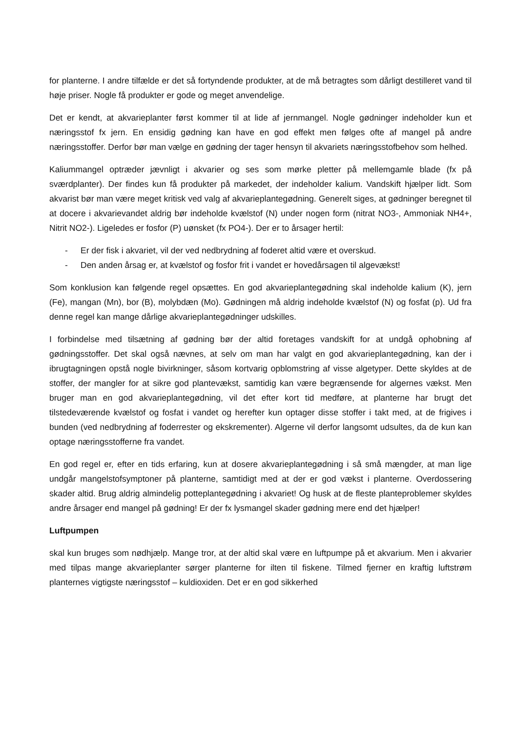for planterne. I andre tilfælde er det så fortyndende produkter, at de må betragtes som dårligt destilleret vand til høje priser. Nogle få produkter er gode og meget anvendelige.
Det er kendt, at akvarieplanter først kommer til at lide af jernmangel. Nogle gødninger indeholder kun et næringsstof fx jern. En ensidig gødning kan have en god effekt men følges ofte af mangel på andre næringsstoffer. Derfor bør man vælge en gødning der tager hensyn til akvariets næringsstofbehov som helhed.
Kaliummangel optræder jævnligt i akvarier og ses som mørke pletter på mellemgamle blade (fx på sværdplanter). Der findes kun få produkter på markedet, der indeholder kalium. Vandskift hjælper lidt. Som akvarist bør man være meget kritisk ved valg af akvarieplantegødning. Generelt siges, at gødninger beregnet til at docere i akvarievandet aldrig bør indeholde kvælstof (N) under nogen form (nitrat NO3-, Ammoniak NH4+, Nitrit NO2-). Ligeledes er fosfor (P) uønsket (fx PO4-). Der er to årsager hertil:
- Er der fisk i akvariet, vil der ved nedbrydning af foderet altid være et overskud.
- Den anden årsag er, at kvælstof og fosfor frit i vandet er hovedårsagen til algevækst!
Som konklusion kan følgende regel opsættes. En god akvarieplantegødning skal indeholde kalium (K), jern (Fe), mangan (Mn), bor (B), molybdæn (Mo). Gødningen må aldrig indeholde kvælstof (N) og fosfat (p). Ud fra denne regel kan mange dårlige akvarieplantegødninger udskilles.
I forbindelse med tilsætning af gødning bør der altid foretages vandskift for at undgå ophobning af gødningsstoffer. Det skal også nævnes, at selv om man har valgt en god akvarieplantegødning, kan der i ibrugtagningen opstå nogle bivirkninger, såsom kortvarig opblomstring af visse algetyper. Dette skyldes at de stoffer, der mangler for at sikre god plantevækst, samtidig kan være begrænsende for algernes vækst. Men bruger man en god akvarieplantegødning, vil det efter kort tid medføre, at planterne har brugt det tilstedeværende kvælstof og fosfat i vandet og herefter kun optager disse stoffer i takt med, at de frigives i bunden (ved nedbrydning af foderrester og ekskrementer). Algerne vil derfor langsomt udsultes, da de kun kan optage næringsstofferne fra vandet.
En god regel er, efter en tids erfaring, kun at dosere akvarieplantegødning i så små mængder, at man lige undgår mangelstofsymptoner på planterne, samtidigt med at der er god vækst i planterne. Overdossering skader altid. Brug aldrig almindelig potteplantegødning i akvariet! Og husk at de fleste planteproblemer skyldes andre årsager end mangel på gødning! Er der fx lysmangel skader gødning mere end det hjælper!
Luftpumpen
skal kun bruges som nødhjælp. Mange tror, at der altid skal være en luftpumpe på et akvarium. Men i akvarier med tilpas mange akvarieplanter sørger planterne for ilten til fiskene. Tilmed fjerner en kraftig luftstrøm planternes vigtigste næringsstof – kuldioxiden. Det er en god sikkerhed